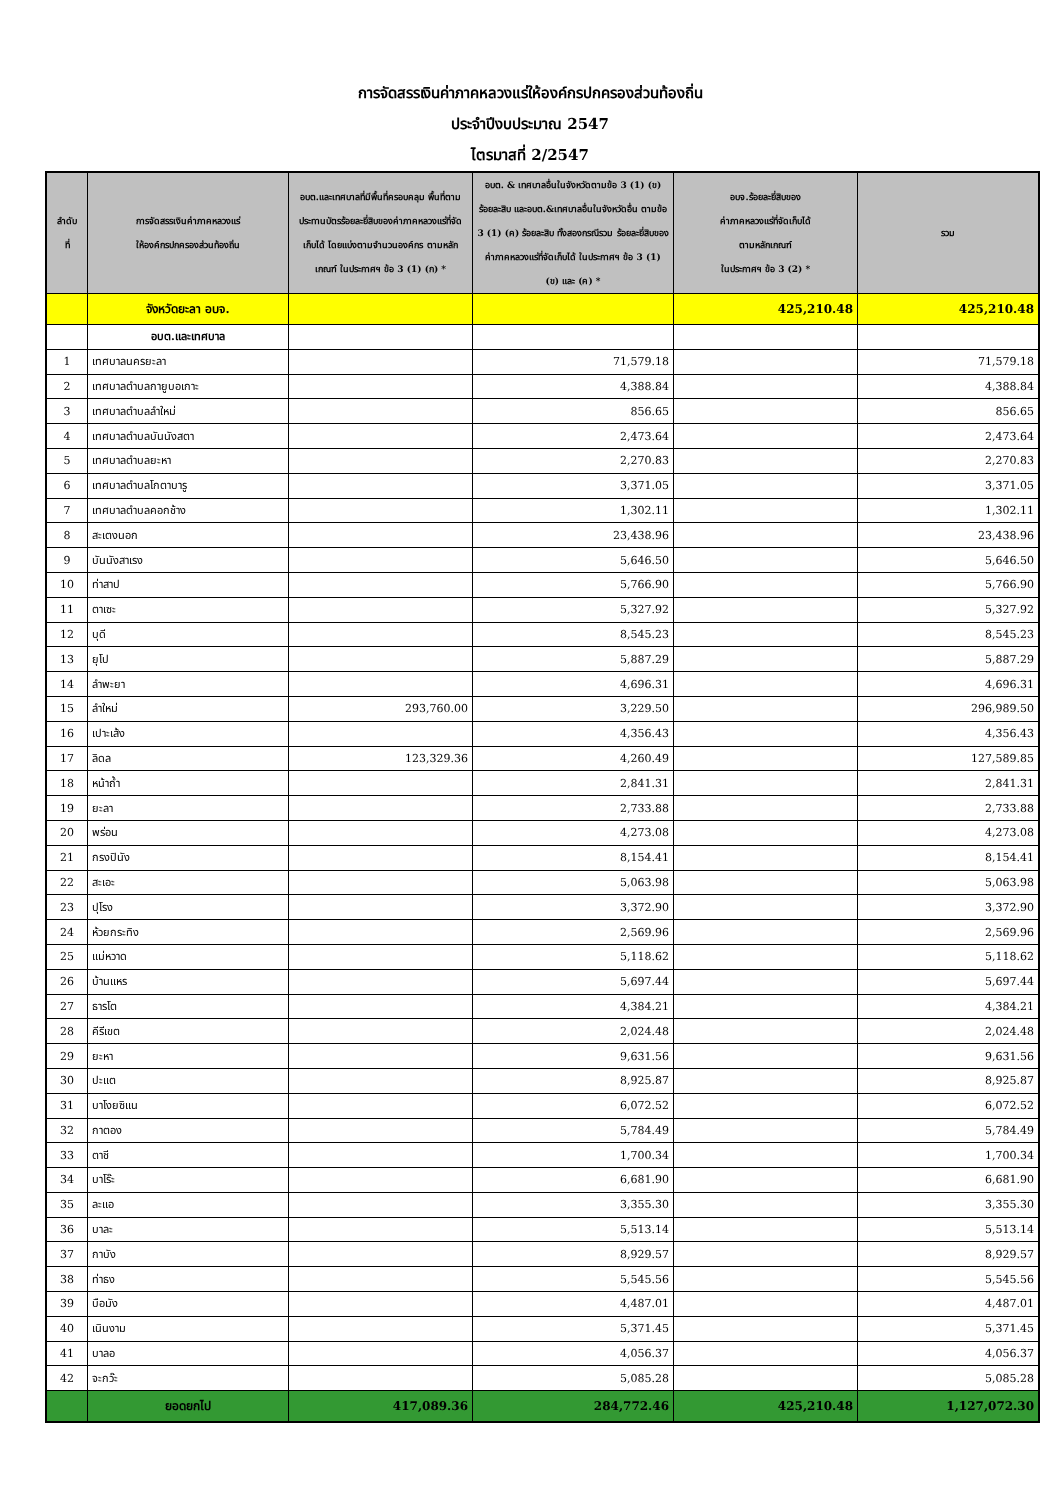การจัดสรรเงินค่าภาคหลวงแร่ให้องค์กรปกครองส่วนท้องถิ่น
ประจำปีงบประมาณ 2547
ไตรมาสที่ 2/2547
| ลำดับ ที่ | การจัดสรรเงินค่าภาคหลวงแร่ ให้องค์กรปกครองส่วนท้องถิ่น | อบต.และเทศบาลที่มีพื้นที่ครอบคลุม พื้นที่ตามประทานบัตรร้อยละยี่สิบของค่าภาคหลวงแร่ที่จัดเก็บได้ โดยแบ่งตามจำนวนองค์กร ตามหลักเกณฑ์ ในประกาศฯ ข้อ 3 (1) (ก) * | อบต. & เทศบาลอื่นในจังหวัดตามข้อ 3 (1) (ข) ร้อยละสิบ และอบต.&เทศบาลอื่นในจังหวัดอื่น ตามข้อ 3 (1) (ค) ร้อยละสิบ ทั้งสองกรณีรวม ร้อยละยี่สิบของค่าภาคหลวงแร่ที่จัดเก็บได้ ในประกาศฯ ข้อ 3 (1) (ข) และ (ค) * | อบจ.ร้อยละยี่สิบของ ค่าภาคหลวงแร่ที่จัดเก็บได้ ตามหลักเกณฑ์ ในประกาศฯ ข้อ 3 (2) * | รวม |
| --- | --- | --- | --- | --- | --- |
| | จังหวัดยะลา อบจ. | | | 425,210.48 | 425,210.48 |
| | อบต.และเทศบาล | | | | |
| 1 | เทศบาลนครยะลา | | 71,579.18 | | 71,579.18 |
| 2 | เทศบาลตำบลกายูบอเกาะ | | 4,388.84 | | 4,388.84 |
| 3 | เทศบาลตำบลลำใหม่ | | 856.65 | | 856.65 |
| 4 | เทศบาลตำบลบันนังสตา | | 2,473.64 | | 2,473.64 |
| 5 | เทศบาลตำบลยะหา | | 2,270.83 | | 2,270.83 |
| 6 | เทศบาลตำบลโกตาบารู | | 3,371.05 | | 3,371.05 |
| 7 | เทศบาลตำบลคอกช้าง | | 1,302.11 | | 1,302.11 |
| 8 | สะเตงนอก | | 23,438.96 | | 23,438.96 |
| 9 | บันนังสาเรง | | 5,646.50 | | 5,646.50 |
| 10 | ท่าสาป | | 5,766.90 | | 5,766.90 |
| 11 | ตาเซะ | | 5,327.92 | | 5,327.92 |
| 12 | บุดี | | 8,545.23 | | 8,545.23 |
| 13 | ยุโป | | 5,887.29 | | 5,887.29 |
| 14 | ลำพะยา | | 4,696.31 | | 4,696.31 |
| 15 | ลำใหม่ | 293,760.00 | 3,229.50 | | 296,989.50 |
| 16 | เปาะเส้ง | | 4,356.43 | | 4,356.43 |
| 17 | ลิดล | 123,329.36 | 4,260.49 | | 127,589.85 |
| 18 | หน้าถ้ำ | | 2,841.31 | | 2,841.31 |
| 19 | ยะลา | | 2,733.88 | | 2,733.88 |
| 20 | พร่อน | | 4,273.08 | | 4,273.08 |
| 21 | กรงปินัง | | 8,154.41 | | 8,154.41 |
| 22 | สะเอะ | | 5,063.98 | | 5,063.98 |
| 23 | ปุโรง | | 3,372.90 | | 3,372.90 |
| 24 | ห้วยกระทิง | | 2,569.96 | | 2,569.96 |
| 25 | แม่หวาด | | 5,118.62 | | 5,118.62 |
| 26 | บ้านแหร | | 5,697.44 | | 5,697.44 |
| 27 | ธารโต | | 4,384.21 | | 4,384.21 |
| 28 | คีรีเขต | | 2,024.48 | | 2,024.48 |
| 29 | ยะหา | | 9,631.56 | | 9,631.56 |
| 30 | ปะแต | | 8,925.87 | | 8,925.87 |
| 31 | บาโงยซิแน | | 6,072.52 | | 6,072.52 |
| 32 | กาตอง | | 5,784.49 | | 5,784.49 |
| 33 | ตาชี | | 1,700.34 | | 1,700.34 |
| 34 | บาโร๊ะ | | 6,681.90 | | 6,681.90 |
| 35 | ละแอ | | 3,355.30 | | 3,355.30 |
| 36 | บาละ | | 5,513.14 | | 5,513.14 |
| 37 | กาบัง | | 8,929.57 | | 8,929.57 |
| 38 | ท่าธง | | 5,545.56 | | 5,545.56 |
| 39 | บือมัง | | 4,487.01 | | 4,487.01 |
| 40 | เนินงาม | | 5,371.45 | | 5,371.45 |
| 41 | บาลอ | | 4,056.37 | | 4,056.37 |
| 42 | จะกว๊ะ | | 5,085.28 | | 5,085.28 |
| | ยอดยกไป | 417,089.36 | 284,772.46 | 425,210.48 | 1,127,072.30 |